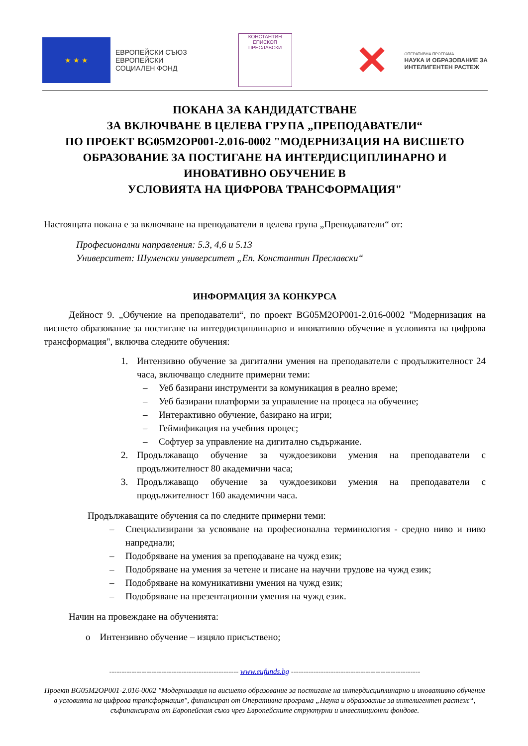★ ★ ★
ЕВРОПЕЙСКИ СЪЮЗ
ЕВРОПЕЙСКИ
СОЦИАЛЕН ФОНД
КОНСТАНТИН
ЕПИСКОП
ПРЕСЛАВСКИ
✕
ОПЕРАТИВНА ПРОГРАМА
НАУКА И ОБРАЗОВАНИЕ ЗА
ИНТЕЛИГЕНТЕН РАСТЕЖ
ПОКАНА ЗА КАНДИДАТСТВАНЕ
ЗА ВКЛЮЧВАНЕ В ЦЕЛЕВА ГРУПА „ПРЕПОДАВАТЕЛИ“
ПО ПРОЕКТ BG05M2OP001-2.016-0002 "МОДЕРНИЗАЦИЯ НА ВИСШЕТО ОБРАЗОВАНИЕ ЗА ПОСТИГАНЕ НА ИНТЕРДИСЦИПЛИНАРНО И ИНОВАТИВНО ОБУЧЕНИЕ В
УСЛОВИЯТА НА ЦИФРОВА ТРАНСФОРМАЦИЯ"
Настоящата покана е за включване на преподаватели в целева група „Преподаватели“ от:
Професионални направления: 5.3, 4,6 и 5.13
Университет: Шуменски университет „Еп. Константин Преславски“
ИНФОРМАЦИЯ ЗА КОНКУРСА
Дейност 9. „Обучение на преподаватели“, по проект BG05M2OP001-2.016-0002 "Модернизация на висшето образование за постигане на интердисциплинарно и иновативно обучение в условията на цифрова трансформация", включва следните обучения:
1. Интензивно обучение за дигитални умения на преподаватели с продължителност 24 часа, включващо следните примерни теми:
– Уеб базирани инструменти за комуникация в реално време;
– Уеб базирани платформи за управление на процеса на обучение;
– Интерактивно обучение, базирано на игри;
– Геймификация на учебния процес;
– Софтуер за управление на дигитално съдържание.
2. Продължаващо обучение за чуждоезикови умения на преподаватели с продължителност 80 академични часа;
3. Продължаващо обучение за чуждоезикови умения на преподаватели с продължителност 160 академични часа.
Продължаващите обучения са по следните примерни теми:
– Специализирани за усвояване на професионална терминология - средно ниво и ниво напреднали;
– Подобряване на умения за преподаване на чужд език;
– Подобряване на умения за четене и писане на научни трудове на чужд език;
– Подобряване на комуникативни умения на чужд език;
– Подобряване на презентационни умения на чужд език.
Начин на провеждане на обученията:
o Интензивно обучение – изцяло присъствено;
---------------------------------------------------- www.eufunds.bg ----------------------------------------------------
Проект BG05M2OP001-2.016-0002 "Модернизация на висшето образование за постигане на интердисциплинарно и иновативно обучение в условията на цифрова трансформация", финансиран от Оперативна програма „Наука и образование за интелигентен растеж“, съфинансирана от Европейския съюз чрез Европейските структурни и инвестиционни фондове.